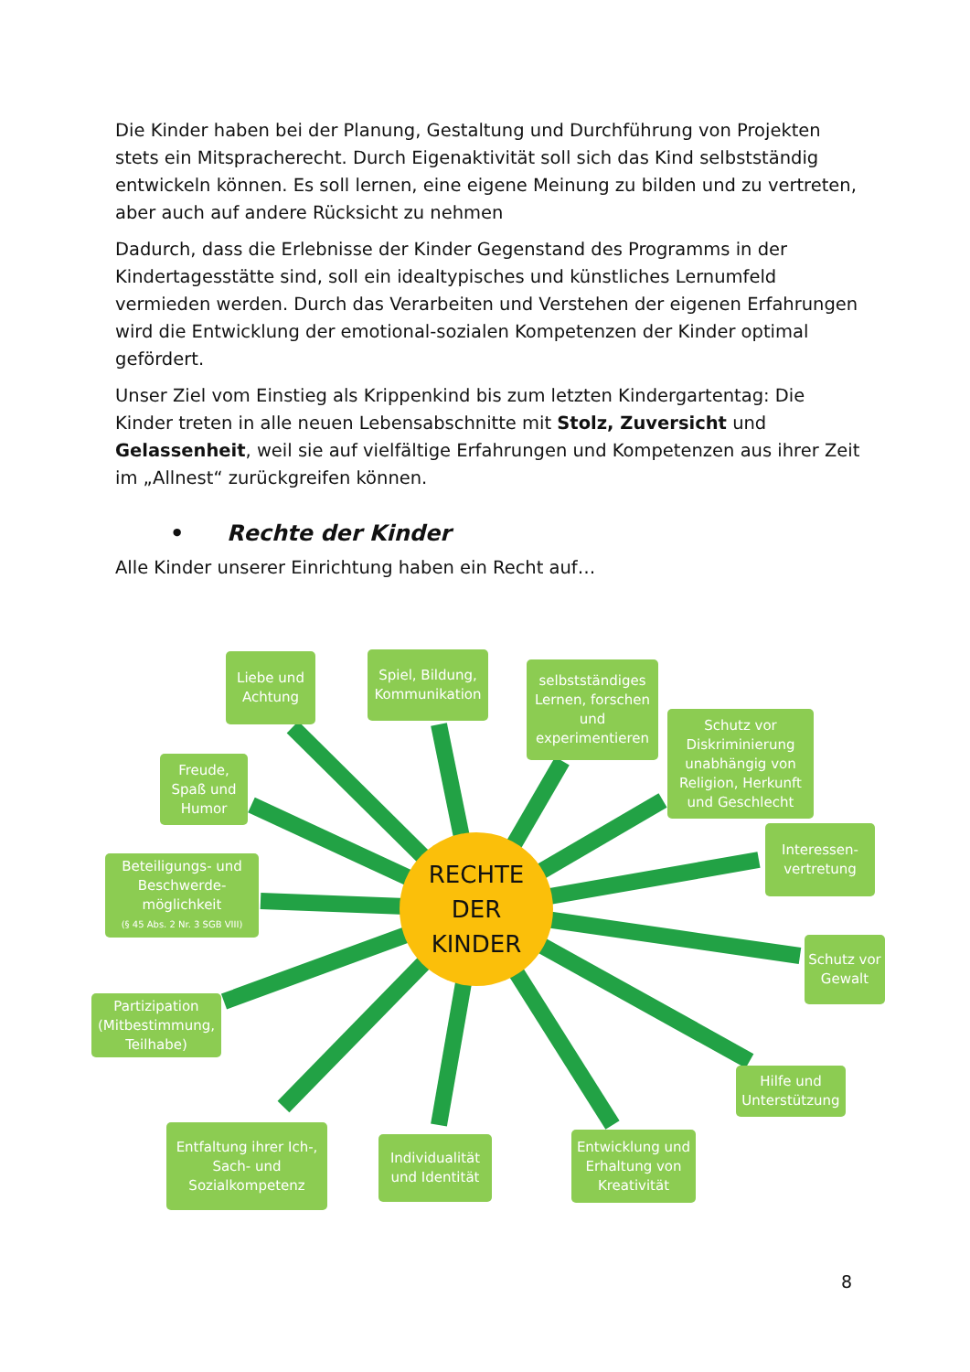Die Kinder haben bei der Planung, Gestaltung und Durchführung von Projekten stets ein Mitspracherecht. Durch Eigenaktivität soll sich das Kind selbstständig entwickeln können. Es soll lernen, eine eigene Meinung zu bilden und zu vertreten, aber auch auf andere Rücksicht zu nehmen
Dadurch, dass die Erlebnisse der Kinder Gegenstand des Programms in der Kindertagesstätte sind, soll ein idealtypisches und künstliches Lernumfeld vermieden werden. Durch das Verarbeiten und Verstehen der eigenen Erfahrungen wird die Entwicklung der emotional-sozialen Kompetenzen der Kinder optimal gefördert.
Unser Ziel vom Einstieg als Krippenkind bis zum letzten Kindergartentag: Die Kinder treten in alle neuen Lebensabschnitte mit Stolz, Zuversicht und Gelassenheit, weil sie auf vielfältige Erfahrungen und Kompetenzen aus ihrer Zeit im „Allnest“ zurückgreifen können.
• Rechte der Kinder
Alle Kinder unserer Einrichtung haben ein Recht auf…
Liebe und Achtung
Spiel, Bildung, Kommunikation
selbstständiges Lernen, forschen und experimentieren
Schutz vor Diskriminierung unabhängig von Religion, Herkunft und Geschlecht
Interessen-vertretung
Schutz vor Gewalt
Hilfe und Unterstützung
Entwicklung und Erhaltung von Kreativität
Individualität und Identität
Entfaltung ihrer Ich-, Sach- und Sozialkompetenz
Partizipation (Mitbestimmung, Teilhabe)
Beteiligungs- und Beschwerde-möglichkeit
(§ 45 Abs. 2 Nr. 3 SGB VIII)
Freude, Spaß und Humor
RECHTE
DER
KINDER
8